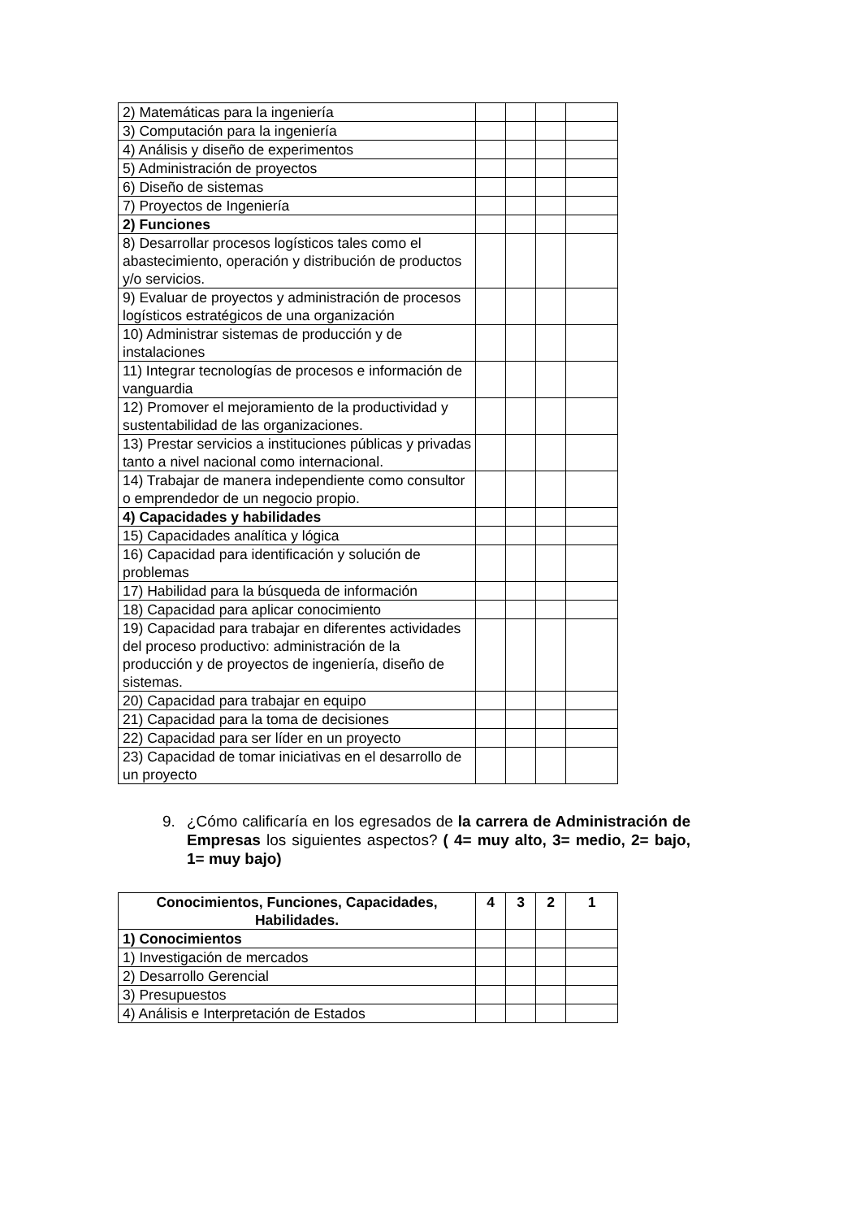| 2) Matemáticas para la ingeniería | | | | |
| 3) Computación para la ingeniería | | | | |
| 4) Análisis y diseño de experimentos | | | | |
| 5) Administración de proyectos | | | | |
| 6) Diseño de sistemas | | | | |
| 7) Proyectos de Ingeniería | | | | |
| 2) Funciones | | | | |
| 8) Desarrollar procesos logísticos tales como el abastecimiento, operación y distribución de productos y/o servicios. | | | | |
| 9) Evaluar de proyectos y administración de procesos logísticos estratégicos de una organización | | | | |
| 10) Administrar sistemas de producción y de instalaciones | | | | |
| 11) Integrar tecnologías de procesos e información de vanguardia | | | | |
| 12) Promover el mejoramiento de la productividad y sustentabilidad de las organizaciones. | | | | |
| 13) Prestar servicios a instituciones públicas y privadas tanto a nivel nacional como internacional. | | | | |
| 14) Trabajar de manera independiente como consultor o emprendedor de un negocio propio. | | | | |
| 4) Capacidades y habilidades | | | | |
| 15) Capacidades analítica y lógica | | | | |
| 16) Capacidad para identificación y solución de problemas | | | | |
| 17) Habilidad para la búsqueda de información | | | | |
| 18) Capacidad para aplicar conocimiento | | | | |
| 19) Capacidad para trabajar en diferentes actividades del proceso productivo: administración de la producción y de proyectos de ingeniería, diseño de sistemas. | | | | |
| 20) Capacidad para trabajar en equipo | | | | |
| 21) Capacidad para la toma de decisiones | | | | |
| 22) Capacidad para ser líder en un proyecto | | | | |
| 23) Capacidad de tomar iniciativas en el desarrollo de un proyecto | | | | |
9. ¿Cómo calificaría en los egresados de la carrera de Administración de Empresas los siguientes aspectos? ( 4= muy alto, 3= medio, 2= bajo, 1= muy bajo)
| Conocimientos, Funciones, Capacidades, Habilidades. | 4 | 3 | 2 | 1 |
| --- | --- | --- | --- | --- |
| 1) Conocimientos | | | | |
| 1) Investigación de mercados | | | | |
| 2) Desarrollo Gerencial | | | | |
| 3) Presupuestos | | | | |
| 4) Análisis e Interpretación de Estados | | | | |